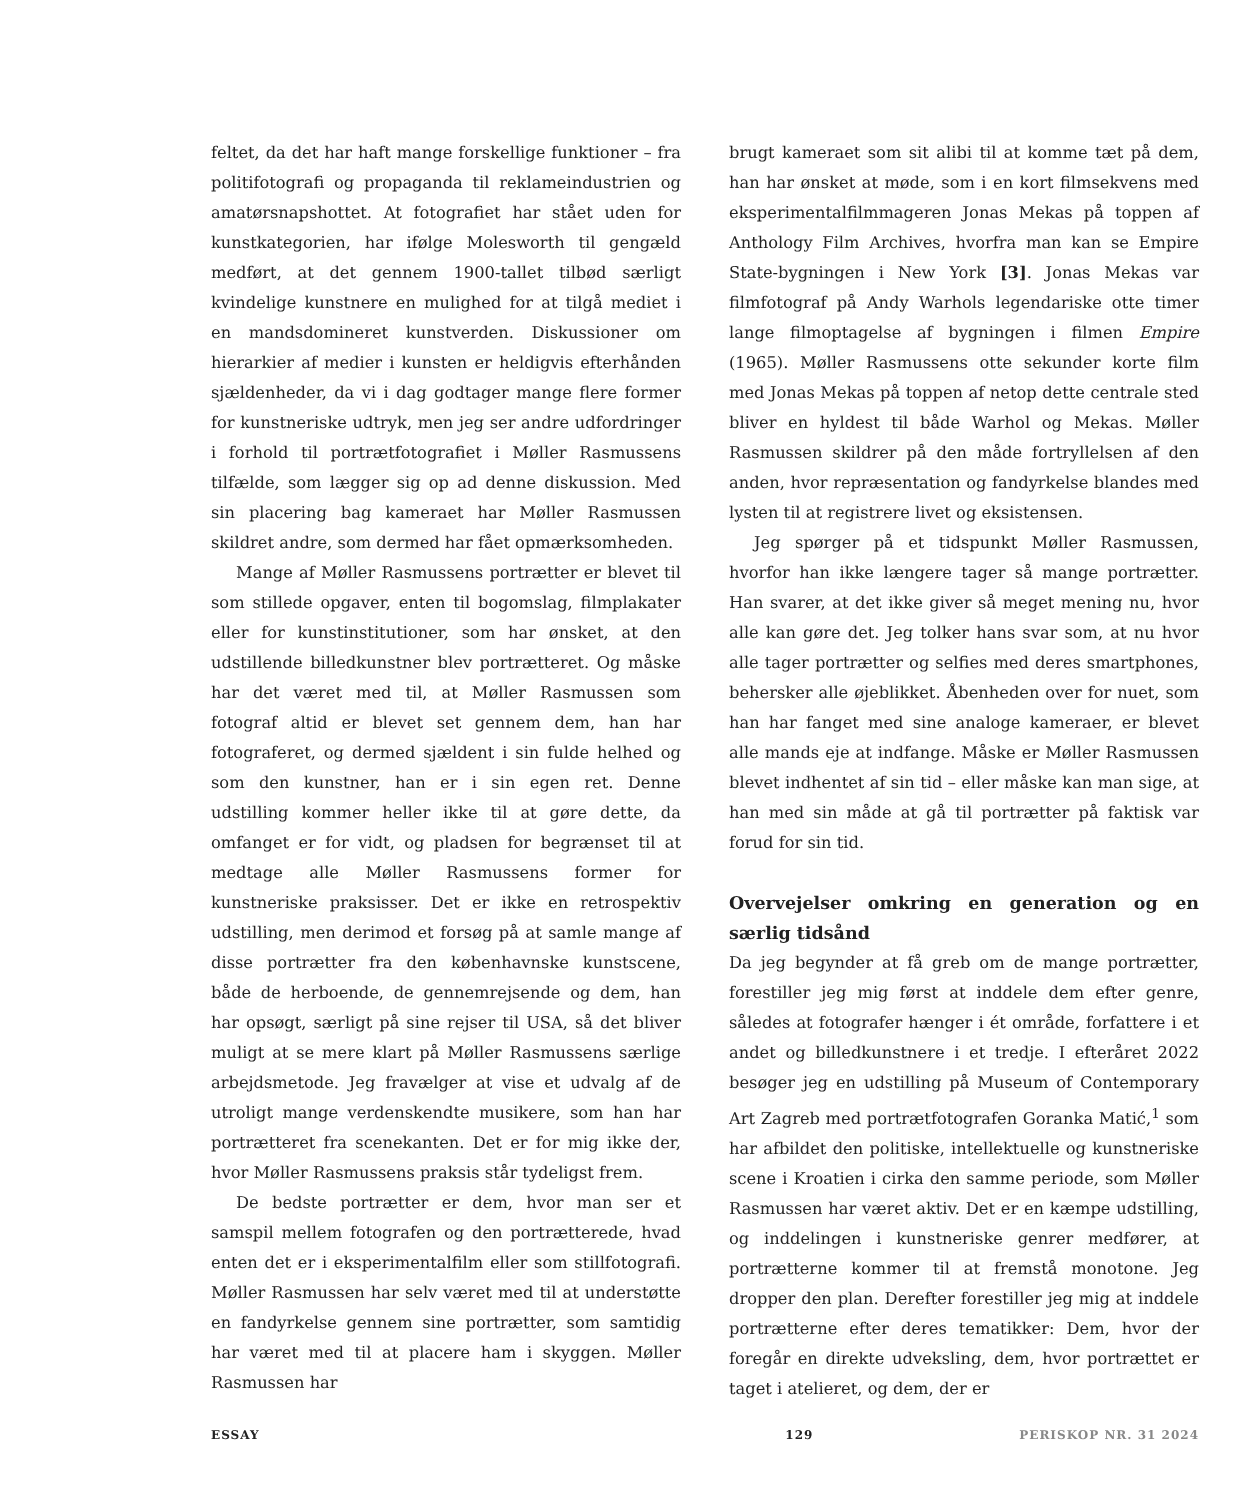feltet, da det har haft mange forskellige funktioner – fra politifotografi og propaganda til reklameindustrien og amatørsnapshottet. At fotografiet har stået uden for kunstkategorien, har ifølge Molesworth til gengæld medført, at det gennem 1900-tallet tilbød særligt kvindelige kunstnere en mulighed for at tilgå mediet i en mandsdomineret kunstverden. Diskussioner om hierarkier af medier i kunsten er heldigvis efterhånden sjældenheder, da vi i dag godtager mange flere former for kunstneriske udtryk, men jeg ser andre udfordringer i forhold til portrætfotografiet i Møller Rasmussens tilfælde, som lægger sig op ad denne diskussion. Med sin placering bag kameraet har Møller Rasmussen skildret andre, som dermed har fået opmærksomheden.
Mange af Møller Rasmussens portrætter er blevet til som stillede opgaver, enten til bogomslag, filmplakater eller for kunstinstitutioner, som har ønsket, at den udstillende billedkunstner blev portrætteret. Og måske har det været med til, at Møller Rasmussen som fotograf altid er blevet set gennem dem, han har fotograferet, og dermed sjældent i sin fulde helhed og som den kunstner, han er i sin egen ret. Denne udstilling kommer heller ikke til at gøre dette, da omfanget er for vidt, og pladsen for begrænset til at medtage alle Møller Rasmussens former for kunstneriske praksisser. Det er ikke en retrospektiv udstilling, men derimod et forsøg på at samle mange af disse portrætter fra den københavnske kunstscene, både de herboende, de gennemrejsende og dem, han har opsøgt, særligt på sine rejser til USA, så det bliver muligt at se mere klart på Møller Rasmussens særlige arbejdsmetode. Jeg fravælger at vise et udvalg af de utroligt mange verdenskendte musikere, som han har portrætteret fra scenekanten. Det er for mig ikke der, hvor Møller Rasmussens praksis står tydeligst frem.
De bedste portrætter er dem, hvor man ser et samspil mellem fotografen og den portrætterede, hvad enten det er i eksperimentalfilm eller som stillfotografi. Møller Rasmussen har selv været med til at understøtte en fandyrkelse gennem sine portrætter, som samtidig har været med til at placere ham i skyggen. Møller Rasmussen har
brugt kameraet som sit alibi til at komme tæt på dem, han har ønsket at møde, som i en kort filmsekvens med eksperimentalfilmmageren Jonas Mekas på toppen af Anthology Film Archives, hvorfra man kan se Empire State-bygningen i New York [3]. Jonas Mekas var filmfotograf på Andy Warhols legendariske otte timer lange filmoptagelse af bygningen i filmen Empire (1965). Møller Rasmussens otte sekunder korte film med Jonas Mekas på toppen af netop dette centrale sted bliver en hyldest til både Warhol og Mekas. Møller Rasmussen skildrer på den måde fortryllelsen af den anden, hvor repræsentation og fandyrkelse blandes med lysten til at registrere livet og eksistensen.
Jeg spørger på et tidspunkt Møller Rasmussen, hvorfor han ikke længere tager så mange portrætter. Han svarer, at det ikke giver så meget mening nu, hvor alle kan gøre det. Jeg tolker hans svar som, at nu hvor alle tager portrætter og selfies med deres smartphones, behersker alle øjeblikket. Åbenheden over for nuet, som han har fanget med sine analoge kameraer, er blevet alle mands eje at indfange. Måske er Møller Rasmussen blevet indhentet af sin tid – eller måske kan man sige, at han med sin måde at gå til portrætter på faktisk var forud for sin tid.
Overvejelser omkring en generation og en særlig tidsånd
Da jeg begynder at få greb om de mange portrætter, forestiller jeg mig først at inddele dem efter genre, således at fotografer hænger i ét område, forfattere i et andet og billedkunstnere i et tredje. I efteråret 2022 besøger jeg en udstilling på Museum of Contemporary Art Zagreb med portrætfotografen Goranka Matić,<sup>1</sup> som har afbildet den politiske, intellektuelle og kunstneriske scene i Kroatien i cirka den samme periode, som Møller Rasmussen har været aktiv. Det er en kæmpe udstilling, og inddelingen i kunstneriske genrer medfører, at portrætterne kommer til at fremstå monotone. Jeg dropper den plan. Derefter forestiller jeg mig at inddele portrætterne efter deres tematikker: Dem, hvor der foregår en direkte udveksling, dem, hvor portrættet er taget i atelieret, og dem, der er
ESSAY 129 PERISKOP NR. 31 2024